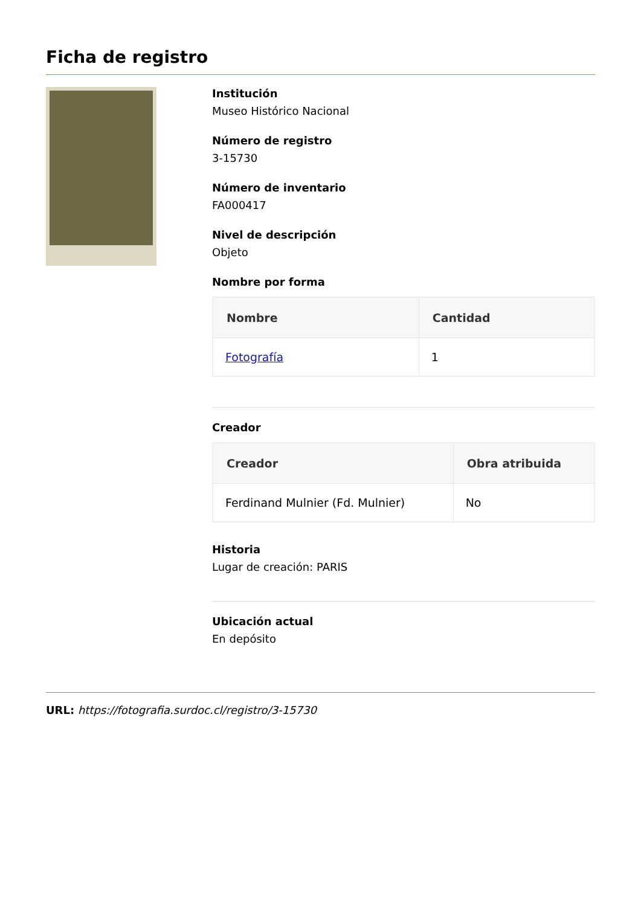Ficha de registro
Institución
Museo Histórico Nacional
Número de registro
3-15730
Número de inventario
FA000417
Nivel de descripción
Objeto
Nombre por forma
| Nombre | Cantidad |
| --- | --- |
| Fotografía | 1 |
Creador
| Creador | Obra atribuida |
| --- | --- |
| Ferdinand Mulnier (Fd. Mulnier) | No |
Historia
Lugar de creación: PARIS
Ubicación actual
En depósito
URL: https://fotografia.surdoc.cl/registro/3-15730